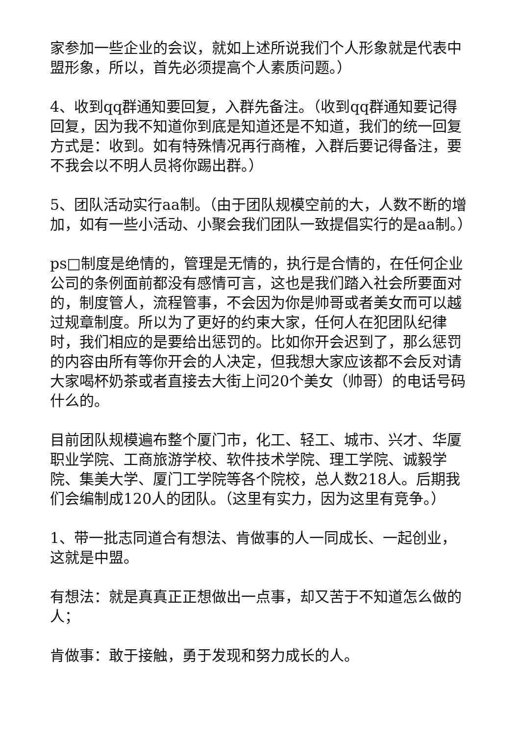家参加一些企业的会议，就如上述所说我们个人形象就是代表中盟形象，所以，首先必须提高个人素质问题。）
4、收到qq群通知要回复，入群先备注。（收到qq群通知要记得回复，因为我不知道你到底是知道还是不知道，我们的统一回复方式是：收到。如有特殊情况再行商榷，入群后要记得备注，要不我会以不明人员将你踢出群。）
5、团队活动实行aa制。（由于团队规模空前的大，人数不断的增加，如有一些小活动、小聚会我们团队一致提倡实行的是aa制。）
ps□制度是绝情的，管理是无情的，执行是合情的，在任何企业公司的条例面前都没有感情可言，这也是我们踏入社会所要面对的，制度管人，流程管事，不会因为你是帅哥或者美女而可以越过规章制度。所以为了更好的约束大家，任何人在犯团队纪律时，我们相应的是要给出惩罚的。比如你开会迟到了，那么惩罚的内容由所有等你开会的人决定，但我想大家应该都不会反对请大家喝杯奶茶或者直接去大街上问20个美女（帅哥）的电话号码什么的。
目前团队规模遍布整个厦门市，化工、轻工、城市、兴才、华厦职业学院、工商旅游学校、软件技术学院、理工学院、诚毅学院、集美大学、厦门工学院等各个院校，总人数218人。后期我们会编制成120人的团队。（这里有实力，因为这里有竞争。）
1、带一批志同道合有想法、肯做事的人一同成长、一起创业，这就是中盟。
有想法：就是真真正正想做出一点事，却又苦于不知道怎么做的人；
肯做事：敢于接触，勇于发现和努力成长的人。